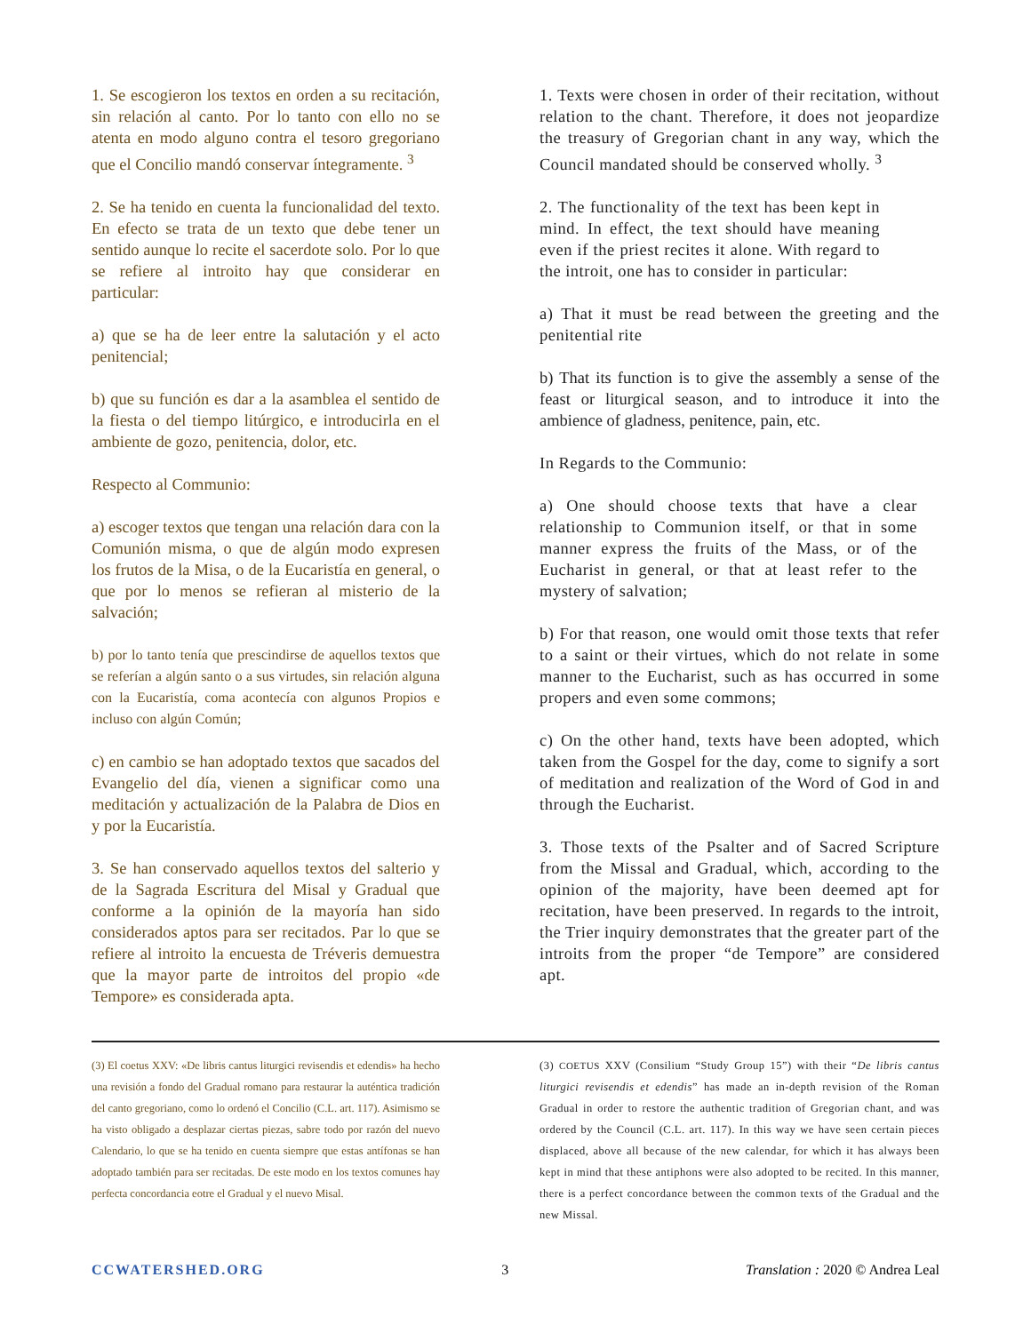1. Se escogieron los textos en orden a su recitación, sin relación al canto. Por lo tanto con ello no se atenta en modo alguno contra el tesoro gregoriano que el Concilio mandó conservar íntegramente. <sup>3</sup>
2. Se ha tenido en cuenta la funcionalidad del texto. En efecto se trata de un texto que debe tener un sentido aunque lo recite el sacerdote solo. Por lo que se refiere al introito hay que considerar en particular:
a) que se ha de leer entre la salutación y el acto penitencial;
b) que su función es dar a la asamblea el sentido de la fiesta o del tiempo litúrgico, e introducirla en el ambiente de gozo, penitencia, dolor, etc.
Respecto al Communio:
a) escoger textos que tengan una relación dara con la Comunión misma, o que de algún modo expresen los frutos de la Misa, o de la Eucaristía en general, o que por lo menos se refieran al misterio de la salvación;
b) por lo tanto tenía que prescindirse de aquellos textos que se referían a algún santo o a sus virtudes, sin relación alguna con la Eucaristía, coma acontecía con algunos Propios e incluso con algún Común;
c) en cambio se han adoptado textos que sacados del Evangelio del día, vienen a significar como una meditación y actualización de la Palabra de Dios en y por la Eucaristía.
3. Se han conservado aquellos textos del salterio y de la Sagrada Escritura del Misal y Gradual que conforme a la opinión de la mayoría han sido considerados aptos para ser recitados. Par lo que se refiere al introito la encuesta de Tréveris demuestra que la mayor parte de introitos del propio «de Tempore» es considerada apta.
1. Texts were chosen in order of their recitation, without relation to the chant. Therefore, it does not jeopardize the treasury of Gregorian chant in any way, which the Council mandated should be conserved wholly. <sup>3</sup>
2. The functionality of the text has been kept in mind. In effect, the text should have meaning even if the priest recites it alone. With regard to the introit, one has to consider in particular:
a) That it must be read between the greeting and the penitential rite
b) That its function is to give the assembly a sense of the feast or liturgical season, and to introduce it into the ambience of gladness, penitence, pain, etc.
In Regards to the Communio:
a) One should choose texts that have a clear relationship to Communion itself, or that in some manner express the fruits of the Mass, or of the Eucharist in general, or that at least refer to the mystery of salvation;
b) For that reason, one would omit those texts that refer to a saint or their virtues, which do not relate in some manner to the Eucharist, such as has occurred in some propers and even some commons;
c) On the other hand, texts have been adopted, which taken from the Gospel for the day, come to signify a sort of meditation and realization of the Word of God in and through the Eucharist.
3. Those texts of the Psalter and of Sacred Scripture from the Missal and Gradual, which, according to the opinion of the majority, have been deemed apt for recitation, have been preserved. In regards to the introit, the Trier inquiry demonstrates that the greater part of the introits from the proper “de Tempore” are considered apt.
(3) El coetus XXV: «De libris cantus liturgici revisendis et edendis» ha hecho una revisión a fondo del Gradual romano para restaurar la auténtica tradición del canto gregoriano, como lo ordenó el Concilio (C.L. art. 117). Asimismo se ha visto obligado a desplazar ciertas piezas, sabre todo por razón del nuevo Calendario, lo que se ha tenido en cuenta siempre que estas antífonas se han adoptado también para ser recitadas. De este modo en los textos comunes hay perfecta concordancia eotre el Gradual y el nuevo Misal.
(3) COETUS XXV (Consilium “Study Group 15”) with their “De libris cantus liturgici revisendis et edendis” has made an in-depth revision of the Roman Gradual in order to restore the authentic tradition of Gregorian chant, and was ordered by the Council (C.L. art. 117). In this way we have seen certain pieces displaced, above all because of the new calendar, for which it has always been kept in mind that these antiphons were also adopted to be recited. In this manner, there is a perfect concordance between the common texts of the Gradual and the new Missal.
CCWATERSHED.ORG 3 Translation : 2020 © Andrea Leal